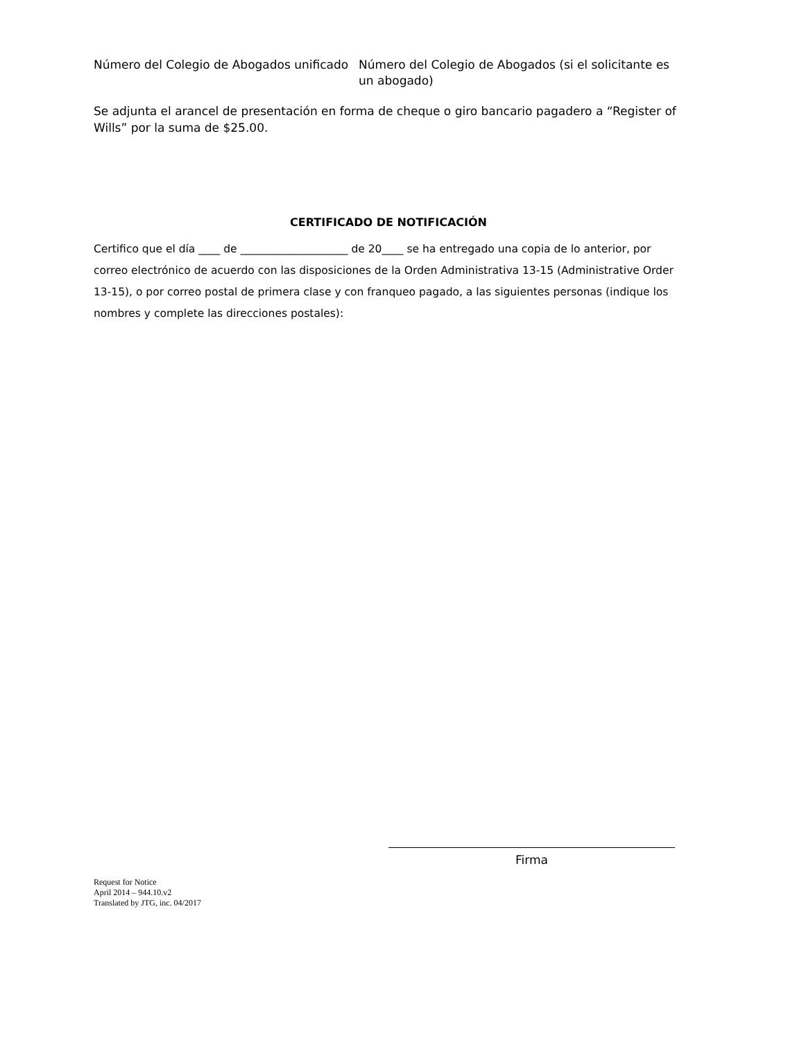Número del Colegio de Abogados unificado Número del Colegio de Abogados (si el solicitante es un abogado)
Se adjunta el arancel de presentación en forma de cheque o giro bancario pagadero a “Register of Wills” por la suma de $25.00.
CERTIFICADO DE NOTIFICACIÓN
Certifico que el día ____ de ____________________ de 20____ se ha entregado una copia de lo anterior, por correo electrónico de acuerdo con las disposiciones de la Orden Administrativa 13-15 (Administrative Order 13-15), o por correo postal de primera clase y con franqueo pagado, a las siguientes personas (indique los nombres y complete las direcciones postales):
Firma
Request for Notice
April 2014 – 944.10.v2
Translated by JTG, inc. 04/2017